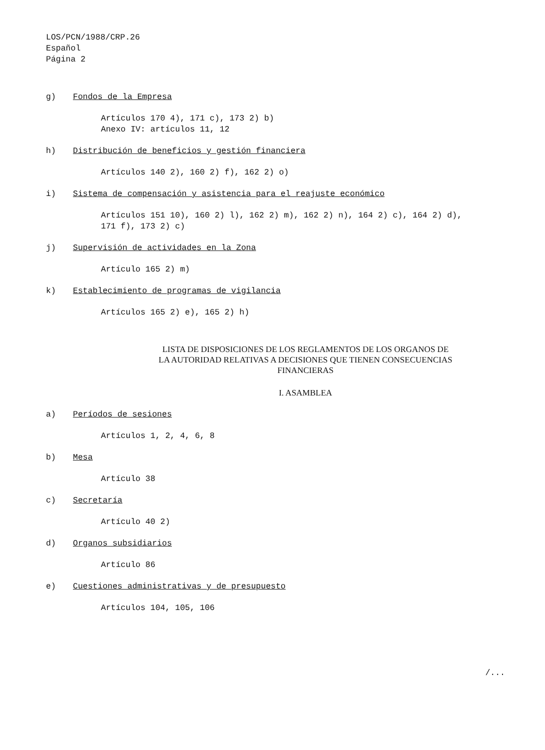LOS/PCN/1988/CRP.26
Español
Página 2
g) Fondos de la Empresa
Artículos 170 4), 171 c), 173 2) b)
Anexo IV: artículos 11, 12
h) Distribución de beneficios y gestión financiera
Artículos 140 2), 160 2) f), 162 2) o)
i) Sistema de compensación y asistencia para el reajuste económico
Artículos 151 10), 160 2) l), 162 2) m), 162 2) n), 164 2) c), 164 2) d),
171 f), 173 2) c)
j) Supervisión de actividades en la Zona
Artículo 165 2) m)
k) Establecimiento de programas de vigilancia
Artículos 165 2) e), 165 2) h)
LISTA DE DISPOSICIONES DE LOS REGLAMENTOS DE LOS ORGANOS DE
LA AUTORIDAD RELATIVAS A DECISIONES QUE TIENEN CONSECUENCIAS
FINANCIERAS
I. ASAMBLEA
a) Períodos de sesiones
Artículos 1, 2, 4, 6, 8
b) Mesa
Artículo 38
c) Secretaría
Artículo 40 2)
d) Organos subsidiarios
Artículo 86
e) Cuestiones administrativas y de presupuesto
Artículos 104, 105, 106
/...